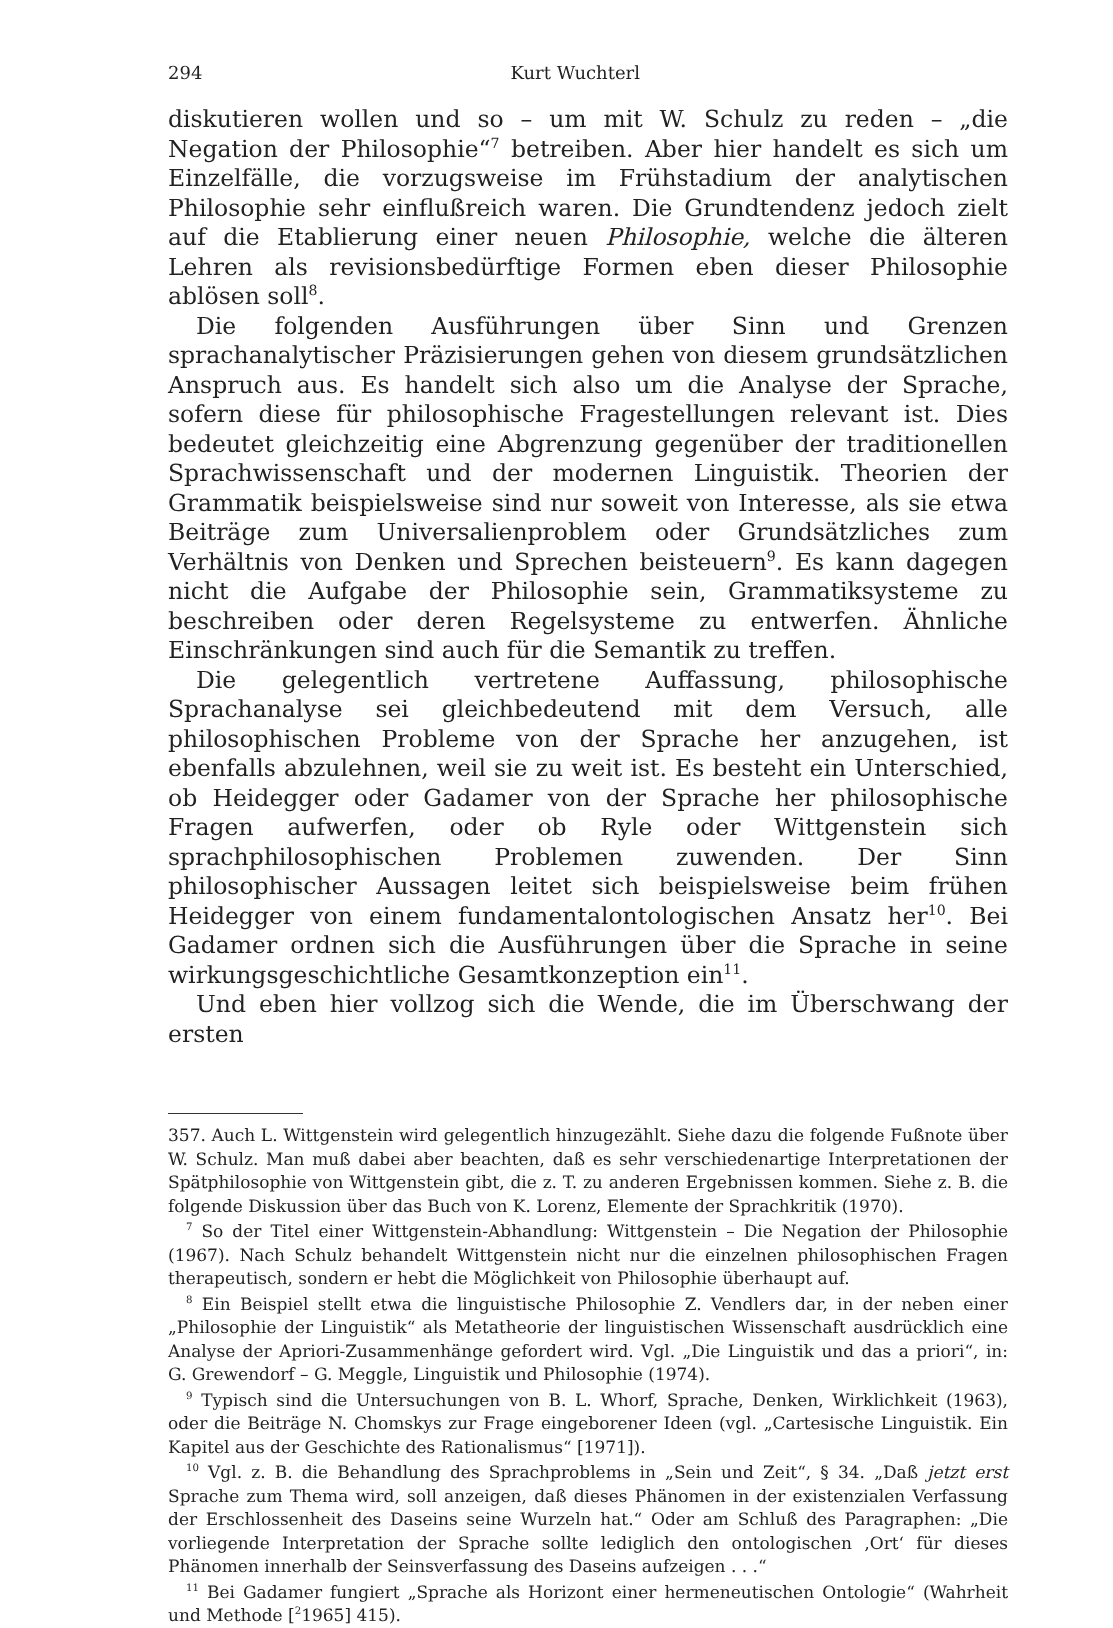294 Kurt Wuchterl
diskutieren wollen und so – um mit W. Schulz zu reden – „die Negation der Philosophie“<sup>7</sup> betreiben. Aber hier handelt es sich um Einzelfälle, die vorzugsweise im Frühstadium der analytischen Philosophie sehr einflußreich waren. Die Grundtendenz jedoch zielt auf die Etablierung einer neuen Philosophie, welche die älteren Lehren als revisionsbedürftige Formen eben dieser Philosophie ablösen soll<sup>8</sup>.
Die folgenden Ausführungen über Sinn und Grenzen sprachanalytischer Präzisierungen gehen von diesem grundsätzlichen Anspruch aus. Es handelt sich also um die Analyse der Sprache, sofern diese für philosophische Fragestellungen relevant ist. Dies bedeutet gleichzeitig eine Abgrenzung gegenüber der traditionellen Sprachwissenschaft und der modernen Linguistik. Theorien der Grammatik beispielsweise sind nur soweit von Interesse, als sie etwa Beiträge zum Universalienproblem oder Grundsätzliches zum Verhältnis von Denken und Sprechen beisteuern<sup>9</sup>. Es kann dagegen nicht die Aufgabe der Philosophie sein, Grammatiksysteme zu beschreiben oder deren Regelsysteme zu entwerfen. Ähnliche Einschränkungen sind auch für die Semantik zu treffen.
Die gelegentlich vertretene Auffassung, philosophische Sprachanalyse sei gleichbedeutend mit dem Versuch, alle philosophischen Probleme von der Sprache her anzugehen, ist ebenfalls abzulehnen, weil sie zu weit ist. Es besteht ein Unterschied, ob Heidegger oder Gadamer von der Sprache her philosophische Fragen aufwerfen, oder ob Ryle oder Wittgenstein sich sprachphilosophischen Problemen zuwenden. Der Sinn philosophischer Aussagen leitet sich beispielsweise beim frühen Heidegger von einem fundamentalontologischen Ansatz her<sup>10</sup>. Bei Gadamer ordnen sich die Ausführungen über die Sprache in seine wirkungsgeschichtliche Gesamtkonzeption ein<sup>11</sup>.
Und eben hier vollzog sich die Wende, die im Überschwang der ersten
357. Auch L. Wittgenstein wird gelegentlich hinzugezählt. Siehe dazu die folgende Fußnote über W. Schulz. Man muß dabei aber beachten, daß es sehr verschiedenartige Interpretationen der Spätphilosophie von Wittgenstein gibt, die z. T. zu anderen Ergebnissen kommen. Siehe z. B. die folgende Diskussion über das Buch von K. Lorenz, Elemente der Sprachkritik (1970).
<sup>7</sup> So der Titel einer Wittgenstein-Abhandlung: Wittgenstein – Die Negation der Philosophie (1967). Nach Schulz behandelt Wittgenstein nicht nur die einzelnen philosophischen Fragen therapeutisch, sondern er hebt die Möglichkeit von Philosophie überhaupt auf.
<sup>8</sup> Ein Beispiel stellt etwa die linguistische Philosophie Z. Vendlers dar, in der neben einer „Philosophie der Linguistik“ als Metatheorie der linguistischen Wissenschaft ausdrücklich eine Analyse der Apriori-Zusammenhänge gefordert wird. Vgl. „Die Linguistik und das a priori“, in: G. Grewendorf – G. Meggle, Linguistik und Philosophie (1974).
<sup>9</sup> Typisch sind die Untersuchungen von B. L. Whorf, Sprache, Denken, Wirklichkeit (1963), oder die Beiträge N. Chomskys zur Frage eingeborener Ideen (vgl. „Cartesische Linguistik. Ein Kapitel aus der Geschichte des Rationalismus“ [1971]).
<sup>10</sup> Vgl. z. B. die Behandlung des Sprachproblems in „Sein und Zeit“, § 34. „Daß jetzt erst Sprache zum Thema wird, soll anzeigen, daß dieses Phänomen in der existenzialen Verfassung der Erschlossenheit des Daseins seine Wurzeln hat.“ Oder am Schluß des Paragraphen: „Die vorliegende Interpretation der Sprache sollte lediglich den ontologischen ‚Ort‘ für dieses Phänomen innerhalb der Seinsverfassung des Daseins aufzeigen . . .“
<sup>11</sup> Bei Gadamer fungiert „Sprache als Horizont einer hermeneutischen Ontologie“ (Wahrheit und Methode [<sup>2</sup>1965] 415).